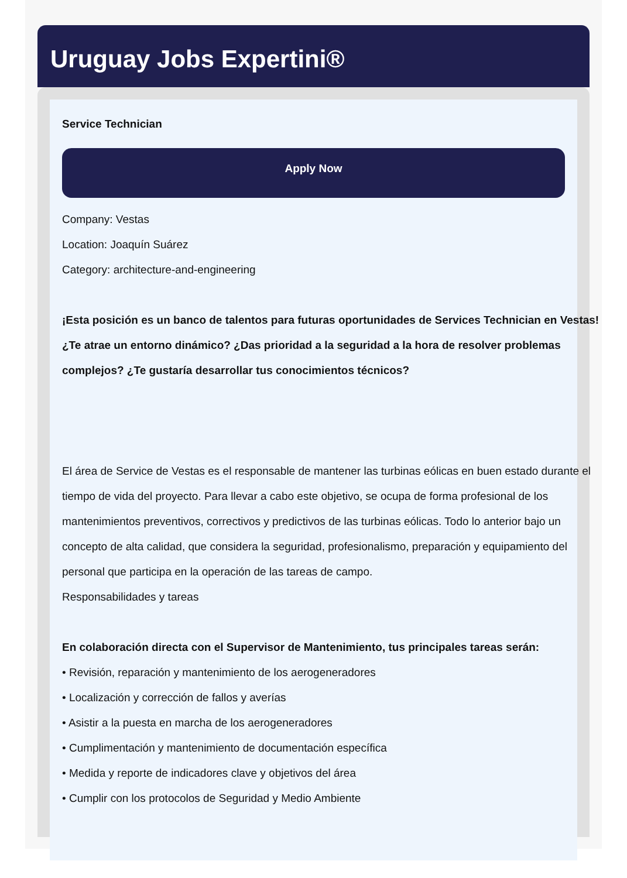Uruguay Jobs Expertini®
Service Technician
Apply Now
Company: Vestas
Location: Joaquín Suárez
Category: architecture-and-engineering
¡Esta posición es un banco de talentos para futuras oportunidades de Services Technician en Vestas!
¿Te atrae un entorno dinámico? ¿Das prioridad a la seguridad a la hora de resolver problemas complejos? ¿Te gustaría desarrollar tus conocimientos técnicos?
El área de Service de Vestas es el responsable de mantener las turbinas eólicas en buen estado durante el tiempo de vida del proyecto. Para llevar a cabo este objetivo, se ocupa de forma profesional de los mantenimientos preventivos, correctivos y predictivos de las turbinas eólicas. Todo lo anterior bajo un concepto de alta calidad, que considera la seguridad, profesionalismo, preparación y equipamiento del personal que participa en la operación de las tareas de campo.
Responsabilidades y tareas
En colaboración directa con el Supervisor de Mantenimiento, tus principales tareas serán:
• Revisión, reparación y mantenimiento de los aerogeneradores
• Localización y corrección de fallos y averías
• Asistir a la puesta en marcha de los aerogeneradores
• Cumplimentación y mantenimiento de documentación específica
• Medida y reporte de indicadores clave y objetivos del área
• Cumplir con los protocolos de Seguridad y Medio Ambiente